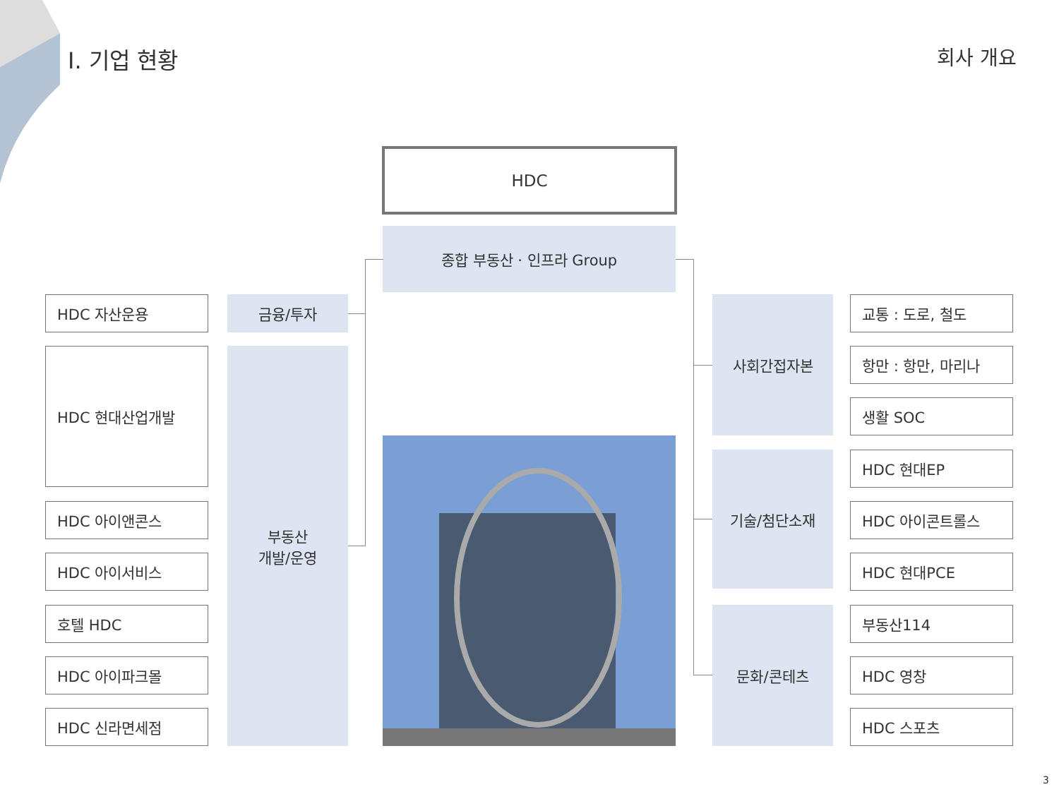I. 기업 현황 회사 개요
HDC
종합 부동산 · 인프라 Group
HDC 자산운용
HDC 현대산업개발
HDC 아이앤콘스
HDC 아이서비스
호텔 HDC
HDC 아이파크몰
HDC 신라면세점
금융/투자
부동산
개발/운영
사회간접자본
기술/첨단소재
문화/콘테츠
교통 : 도로, 철도
항만 : 항만, 마리나
생활 SOC
HDC 현대EP
HDC 아이콘트롤스
HDC 현대PCE
부동산114
HDC 영창
HDC 스포츠
3